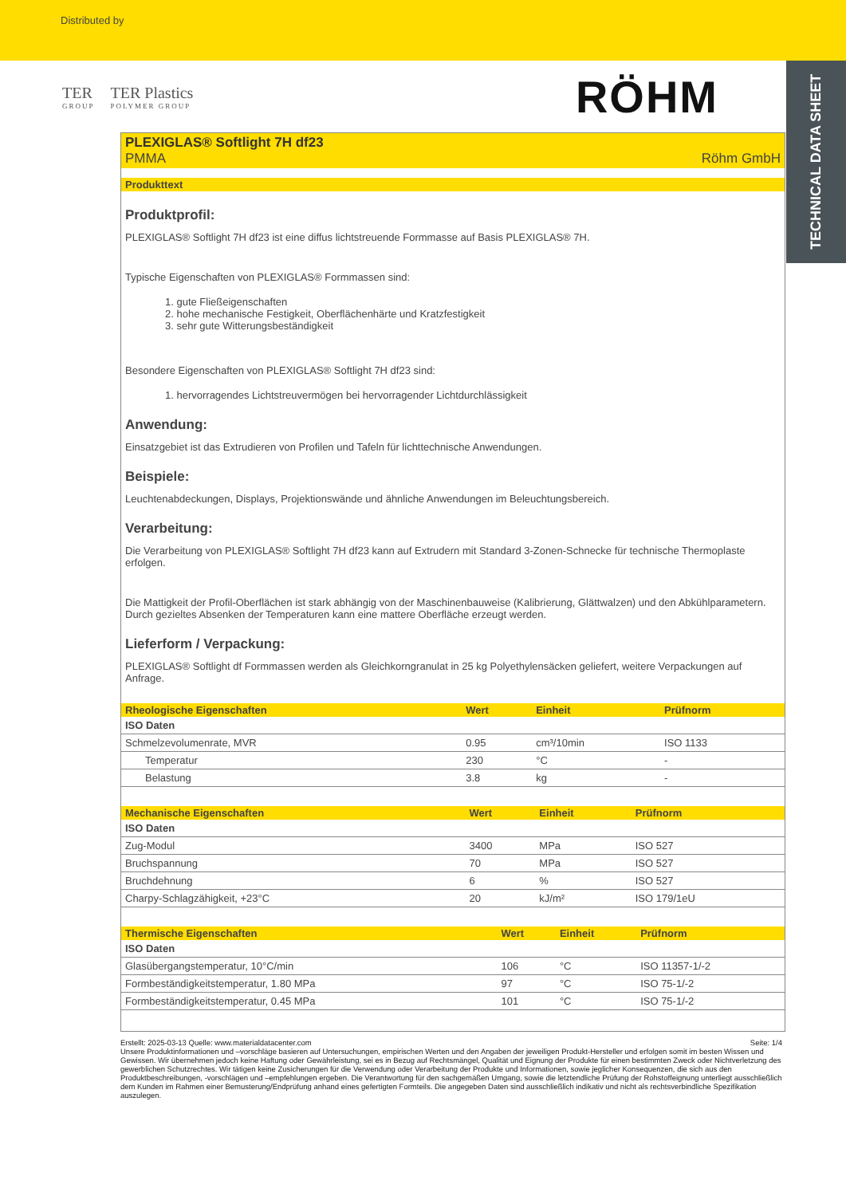Distributed by
TECHNICAL DATA SHEET
TER
GROUP
TER Plastics
POLYMER GROUP
RÖHM
PLEXIGLAS® Softlight 7H df23
PMMA Röhm GmbH
Produkttext
Produktprofil:
PLEXIGLAS® Softlight 7H df23 ist eine diffus lichtstreuende Formmasse auf Basis PLEXIGLAS® 7H.
Typische Eigenschaften von PLEXIGLAS® Formmassen sind:
1. gute Fließeigenschaften
2. hohe mechanische Festigkeit, Oberflächenhärte und Kratzfestigkeit
3. sehr gute Witterungsbeständigkeit
Besondere Eigenschaften von PLEXIGLAS® Softlight 7H df23 sind:
1. hervorragendes Lichtstreuvermögen bei hervorragender Lichtdurchlässigkeit
Anwendung:
Einsatzgebiet ist das Extrudieren von Profilen und Tafeln für lichttechnische Anwendungen.
Beispiele:
Leuchtenabdeckungen, Displays, Projektionswände und ähnliche Anwendungen im Beleuchtungsbereich.
Verarbeitung:
Die Verarbeitung von PLEXIGLAS® Softlight 7H df23 kann auf Extrudern mit Standard 3-Zonen-Schnecke für technische Thermoplaste erfolgen.
Die Mattigkeit der Profil-Oberflächen ist stark abhängig von der Maschinenbauweise (Kalibrierung, Glättwalzen) und den Abkühlparametern. Durch gezieltes Absenken der Temperaturen kann eine mattere Oberfläche erzeugt werden.
Lieferform / Verpackung:
PLEXIGLAS® Softlight df Formmassen werden als Gleichkorngranulat in 25 kg Polyethylensäcken geliefert, weitere Verpackungen auf Anfrage.
| Rheologische Eigenschaften | Wert | Einheit | Prüfnorm |
| --- | --- | --- | --- |
| ISO Daten | | | |
| Schmelzevolumenrate, MVR | 0.95 | cm³/10min | ISO 1133 |
| Temperatur | 230 | °C | - |
| Belastung | 3.8 | kg | - |
| Mechanische Eigenschaften | Wert | Einheit | Prüfnorm |
| --- | --- | --- | --- |
| ISO Daten | | | |
| Zug-Modul | 3400 | MPa | ISO 527 |
| Bruchspannung | 70 | MPa | ISO 527 |
| Bruchdehnung | 6 | % | ISO 527 |
| Charpy-Schlagzähigkeit, +23°C | 20 | kJ/m² | ISO 179/1eU |
| Thermische Eigenschaften | Wert | Einheit | Prüfnorm |
| --- | --- | --- | --- |
| ISO Daten | | | |
| Glasübergangstemperatur, 10°C/min | 106 | °C | ISO 11357-1/-2 |
| Formbeständigkeitstemperatur, 1.80 MPa | 97 | °C | ISO 75-1/-2 |
| Formbeständigkeitstemperatur, 0.45 MPa | 101 | °C | ISO 75-1/-2 |
Erstellt: 2025-03-13 Quelle: www.materialdatacenter.com Seite: 1/4
Unsere Produktinformationen und –vorschläge basieren auf Untersuchungen, empirischen Werten und den Angaben der jeweiligen Produkt-Hersteller und erfolgen somit im besten Wissen und Gewissen. Wir übernehmen jedoch keine Haftung oder Gewährleistung, sei es in Bezug auf Rechtsmängel, Qualität und Eignung der Produkte für einen bestimmten Zweck oder Nichtverletzung des gewerblichen Schutzrechtes. Wir tätigen keine Zusicherungen für die Verwendung oder Verarbeitung der Produkte und Informationen, sowie jeglicher Konsequenzen, die sich aus den Produktbeschreibungen, -vorschlägen und –empfehlungen ergeben. Die Verantwortung für den sachgemäßen Umgang, sowie die letztendliche Prüfung der Rohstoffeignung unterliegt ausschließlich dem Kunden im Rahmen einer Bemusterung/Endprüfung anhand eines gefertigten Formteils. Die angegeben Daten sind ausschließlich indikativ und nicht als rechtsverbindliche Spezifikation auszulegen.